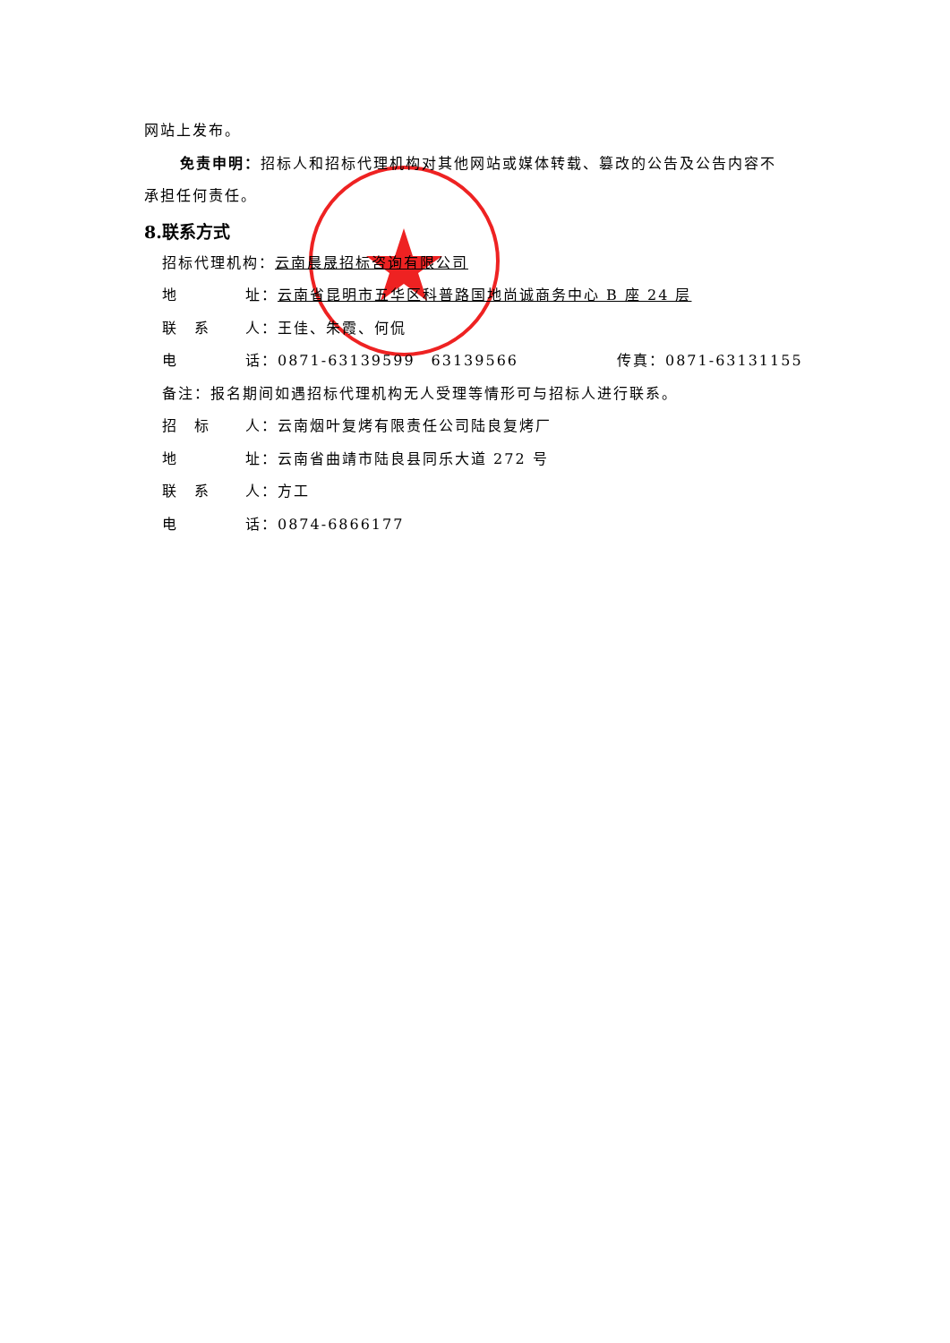网站上发布。
免责申明：招标人和招标代理机构对其他网站或媒体转载、篡改的公告及公告内容不
承担任何责任。
8.联系方式
招标代理机构：云南晨晟招标咨询有限公司
地 址：云南省昆明市五华区科普路国地尚诚商务中心 B 座 24 层
联　系 人：王佳、朱霞、何侃
电 话：0871-63139599　63139566 传真：0871-63131155
备注：报名期间如遇招标代理机构无人受理等情形可与招标人进行联系。
招　标 人：云南烟叶复烤有限责任公司陆良复烤厂
地 址：云南省曲靖市陆良县同乐大道 272 号
联　系 人：方工
电 话：0874-6866177